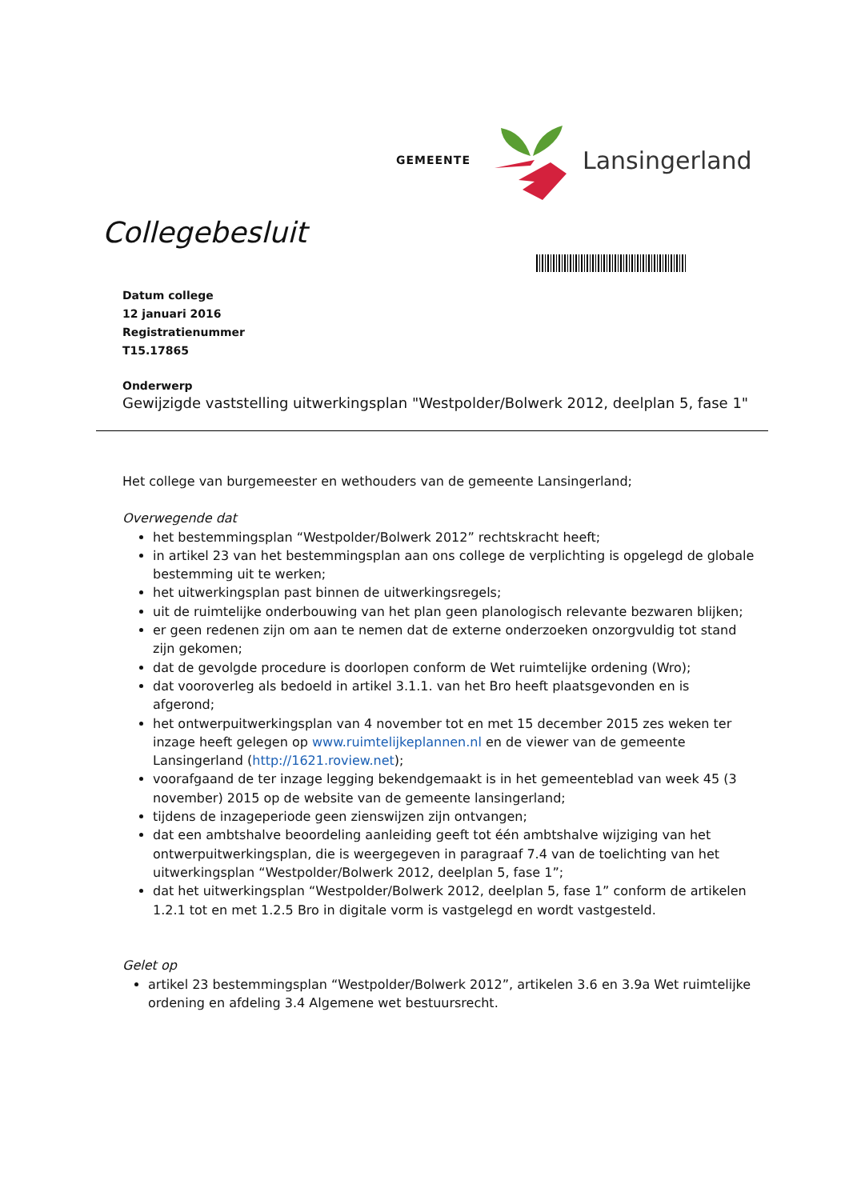GEMEENTE
Lansingerland
Collegebesluit
Datum college
12 januari 2016
Registratienummer
T15.17865
Onderwerp
Gewijzigde vaststelling uitwerkingsplan "Westpolder/Bolwerk 2012, deelplan 5, fase 1"
Het college van burgemeester en wethouders van de gemeente Lansingerland;
Overwegende dat
het bestemmingsplan “Westpolder/Bolwerk 2012” rechtskracht heeft;
in artikel 23 van het bestemmingsplan aan ons college de verplichting is opgelegd de globale bestemming uit te werken;
het uitwerkingsplan past binnen de uitwerkingsregels;
uit de ruimtelijke onderbouwing van het plan geen planologisch relevante bezwaren blijken;
er geen redenen zijn om aan te nemen dat de externe onderzoeken onzorgvuldig tot stand zijn gekomen;
dat de gevolgde procedure is doorlopen conform de Wet ruimtelijke ordening (Wro);
dat vooroverleg als bedoeld in artikel 3.1.1. van het Bro heeft plaatsgevonden en is afgerond;
het ontwerpuitwerkingsplan van 4 november tot en met 15 december 2015 zes weken ter inzage heeft gelegen op www.ruimtelijkeplannen.nl en de viewer van de gemeente Lansingerland (http://1621.roview.net);
voorafgaand de ter inzage legging bekendgemaakt is in het gemeenteblad van week 45 (3 november) 2015 op de website van de gemeente lansingerland;
tijdens de inzageperiode geen zienswijzen zijn ontvangen;
dat een ambtshalve beoordeling aanleiding geeft tot één ambtshalve wijziging van het ontwerpuitwerkingsplan, die is weergegeven in paragraaf 7.4 van de toelichting van het uitwerkingsplan “Westpolder/Bolwerk 2012, deelplan 5, fase 1”;
dat het uitwerkingsplan “Westpolder/Bolwerk 2012, deelplan 5, fase 1” conform de artikelen 1.2.1 tot en met 1.2.5 Bro in digitale vorm is vastgelegd en wordt vastgesteld.
Gelet op
artikel 23 bestemmingsplan “Westpolder/Bolwerk 2012”, artikelen 3.6 en 3.9a Wet ruimtelijke ordening en afdeling 3.4 Algemene wet bestuursrecht.